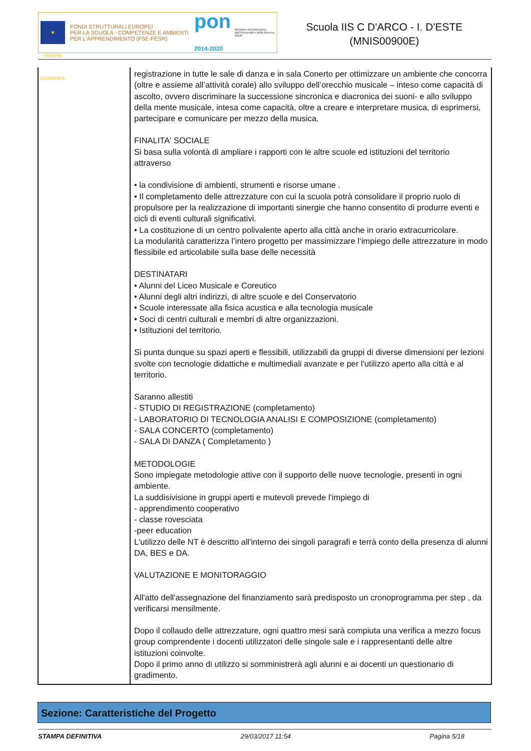★ UNIONE EUROPEA
FONDI STRUTTURALI EUROPEI
PER LA SCUOLA - COMPETENZE E AMBIENTI PER L'APPRENDIMENTO (FSE-FESR)
pon
2014-2020
Ministero dell'Istruzione, dell'Università e della Ricerca
MIUR
Scuola IIS C D'ARCO - I. D'ESTE
(MNIS00900E)
| | registrazione in tutte le sale di danza e in sala Conerto per ottimizzare un ambiente che concorra (oltre e assieme all’attività corale) allo sviluppo dell’orecchio musicale – inteso come capacità di ascolto, ovvero discriminare la successione sincronica e diacronica dei suoni- e allo sviluppo della mente musicale, intesa come capacità, oltre a creare e interpretare musica, di esprimersi, partecipare e comunicare per mezzo della musica. FINALITA' SOCIALE Si basa sulla volontà di ampliare i rapporti con le altre scuole ed istituzioni del territorio attraverso • la condivisione di ambienti, strumenti e risorse umane . • Il completamento delle attrezzature con cui la scuola potrà consolidare il proprio ruolo di propulsore per la realizzazione di importanti sinergie che hanno consentito di produrre eventi e cicli di eventi culturali significativi. • La costituzione di un centro polivalente aperto alla città anche in orario extracurricolare. La modularità caratterizza l’intero progetto per massimizzare l‘impiego delle attrezzature in modo flessibile ed articolabile sulla base delle necessità DESTINATARI • Alunni del Liceo Musicale e Coreutico • Alunni degli altri indirizzi, di altre scuole e del Conservatorio • Scuole interessate alla fisica acustica e alla tecnologia musicale • Soci di centri culturali e membri di altre organizzazioni. • Istituzioni del territorio. Si punta dunque su spazi aperti e flessibili, utilizzabili da gruppi di diverse dimensioni per lezioni svolte con tecnologie didattiche e multimediali avanzate e per l'utilizzo aperto alla città e al territorio. Saranno allestiti - STUDIO DI REGISTRAZIONE (completamento) - LABORATORIO DI TECNOLOGIA ANALISI E COMPOSIZIONE (completamento) - SALA CONCERTO (completamento) - SALA DI DANZA ( Completamento ) METODOLOGIE Sono impiegate metodologie attive con il supporto delle nuove tecnologie, presenti in ogni ambiente. La suddisivisione in gruppi aperti e mutevoli prevede l'impiego di - apprendimento cooperativo - classe rovesciata -peer education L'utilizzo delle NT è descritto all'interno dei singoli paragrafi e terrà conto della presenza di alunni DA, BES e DA. VALUTAZIONE E MONITORAGGIO All'atto dell'assegnazione del finanziamento sarà predisposto un cronoprogramma per step , da verificarsi mensilmente. Dopo il collaudo delle attrezzature, ogni quattro mesi sarà compiuta una verifica a mezzo focus group comprendente i docenti utilizzatori delle singole sale e i rappresentanti delle altre istituzioni coinvolte. Dopo il primo anno di utilizzo si somministrerà agli alunni e ai docenti un questionario di gradimento. |
Sezione: Caratteristiche del Progetto
STAMPA DEFINITIVA 29/03/2017 11:54 Pagina 5/18